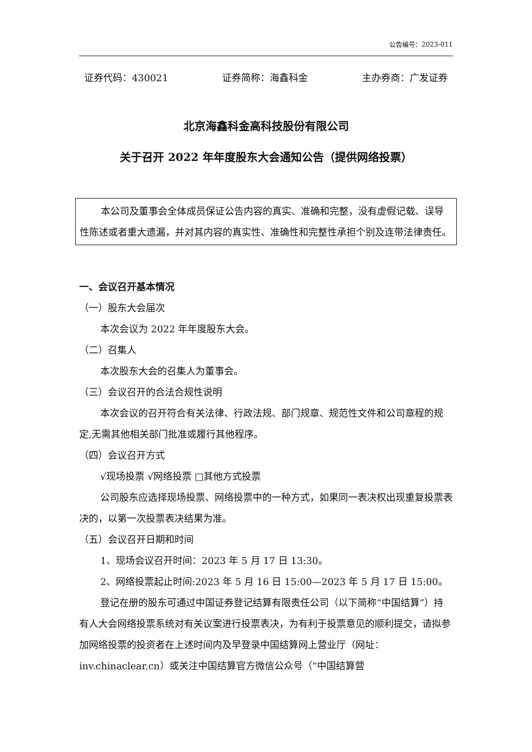公告编号：2023-011
证券代码：430021 证券简称：海鑫科金 主办券商：广发证券
北京海鑫科金高科技股份有限公司
关于召开 2022 年年度股东大会通知公告（提供网络投票）
本公司及董事会全体成员保证公告内容的真实、准确和完整，没有虚假记载、误导性陈述或者重大遗漏，并对其内容的真实性、准确性和完整性承担个别及连带法律责任。
一、会议召开基本情况
（一）股东大会届次
本次会议为 2022 年年度股东大会。
（二）召集人
本次股东大会的召集人为董事会。
（三）会议召开的合法合规性说明
本次会议的召开符合有关法律、行政法规、部门规章、规范性文件和公司章程的规定,无需其他相关部门批准或履行其他程序。
（四）会议召开方式
√现场投票 √网络投票 □其他方式投票
公司股东应选择现场投票、网络投票中的一种方式，如果同一表决权出现重复投票表决的，以第一次投票表决结果为准。
（五）会议召开日期和时间
1、现场会议召开时间：2023 年 5 月 17 日 13:30。
2、网络投票起止时间:2023 年 5 月 16 日 15:00—2023 年 5 月 17 日 15:00。
登记在册的股东可通过中国证券登记结算有限责任公司（以下简称“中国结算”）持有人大会网络投票系统对有关议案进行投票表决，为有利于投票意见的顺利提交，请拟参加网络投票的投资者在上述时间内及早登录中国结算网上营业厅（网址：inv.chinaclear.cn）或关注中国结算官方微信公众号（“中国结算营